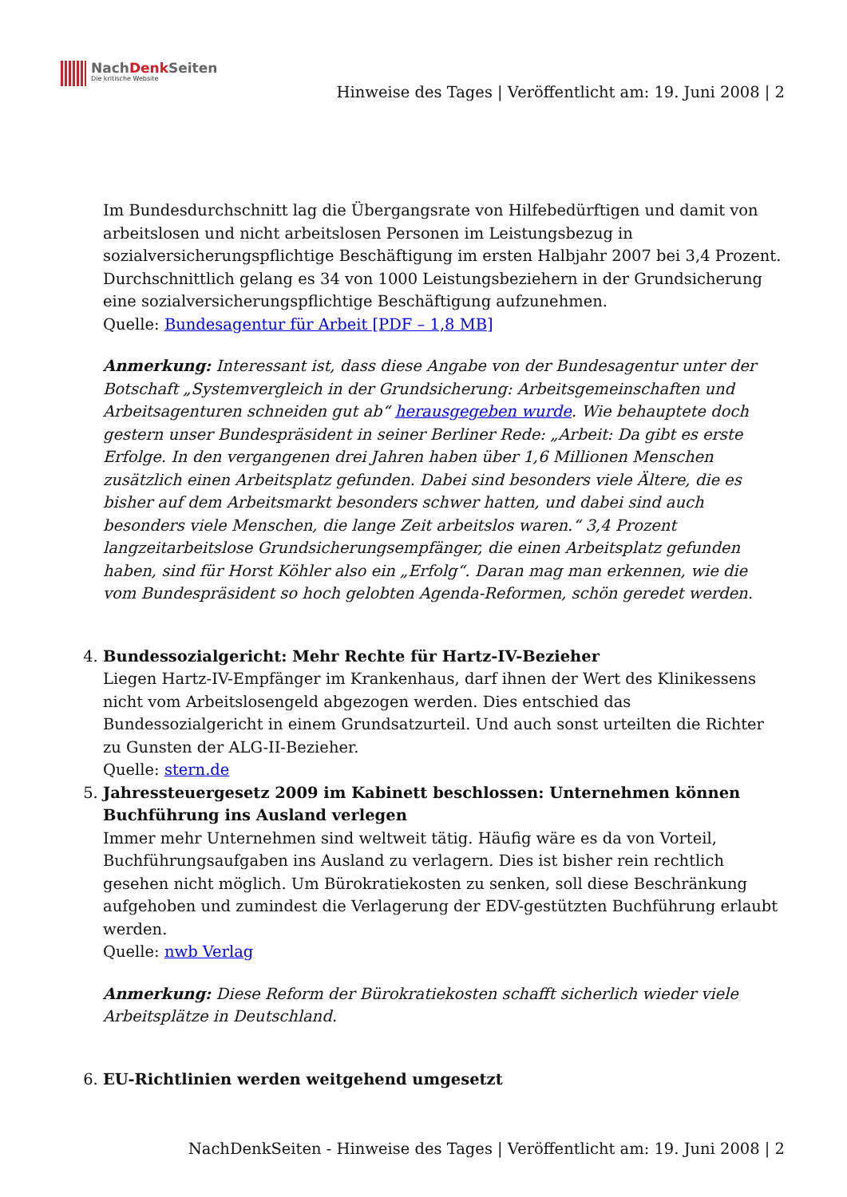NachDenk Seiten
Die kritische Website
Hinweise des Tages | Veröffentlicht am: 19. Juni 2008 | 2
Im Bundesdurchschnitt lag die Übergangsrate von Hilfebedürftigen und damit von arbeitslosen und nicht arbeitslosen Personen im Leistungsbezug in sozialversicherungspflichtige Beschäftigung im ersten Halbjahr 2007 bei 3,4 Prozent. Durchschnittlich gelang es 34 von 1000 Leistungsbeziehern in der Grundsicherung eine sozialversicherungspflichtige Beschäftigung aufzunehmen.
Quelle: Bundesagentur für Arbeit [PDF – 1,8 MB]
Anmerkung: Interessant ist, dass diese Angabe von der Bundesagentur unter der Botschaft „Systemvergleich in der Grundsicherung: Arbeitsgemeinschaften und Arbeitsagenturen schneiden gut ab“ herausgegeben wurde. Wie behauptete doch gestern unser Bundespräsident in seiner Berliner Rede: „Arbeit: Da gibt es erste Erfolge. In den vergangenen drei Jahren haben über 1,6 Millionen Menschen zusätzlich einen Arbeitsplatz gefunden. Dabei sind besonders viele Ältere, die es bisher auf dem Arbeitsmarkt besonders schwer hatten, und dabei sind auch besonders viele Menschen, die lange Zeit arbeitslos waren.“ 3,4 Prozent langzeitarbeitslose Grundsicherungsempfänger, die einen Arbeitsplatz gefunden haben, sind für Horst Köhler also ein „Erfolg“. Daran mag man erkennen, wie die vom Bundespräsident so hoch gelobten Agenda-Reformen, schön geredet werden.
4. Bundessozialgericht: Mehr Rechte für Hartz-IV-Bezieher
Liegen Hartz-IV-Empfänger im Krankenhaus, darf ihnen der Wert des Klinikessens nicht vom Arbeitslosengeld abgezogen werden. Dies entschied das Bundessozialgericht in einem Grundsatzurteil. Und auch sonst urteilten die Richter zu Gunsten der ALG-II-Bezieher.
Quelle: stern.de
5. Jahressteuergesetz 2009 im Kabinett beschlossen: Unternehmen können Buchführung ins Ausland verlegen
Immer mehr Unternehmen sind weltweit tätig. Häufig wäre es da von Vorteil, Buchführungsaufgaben ins Ausland zu verlagern. Dies ist bisher rein rechtlich gesehen nicht möglich. Um Bürokratiekosten zu senken, soll diese Beschränkung aufgehoben und zumindest die Verlagerung der EDV-gestützten Buchführung erlaubt werden.
Quelle: nwb Verlag
Anmerkung: Diese Reform der Bürokratiekosten schafft sicherlich wieder viele Arbeitsplätze in Deutschland.
6. EU-Richtlinien werden weitgehend umgesetzt
NachDenkSeiten - Hinweise des Tages | Veröffentlicht am: 19. Juni 2008 | 2